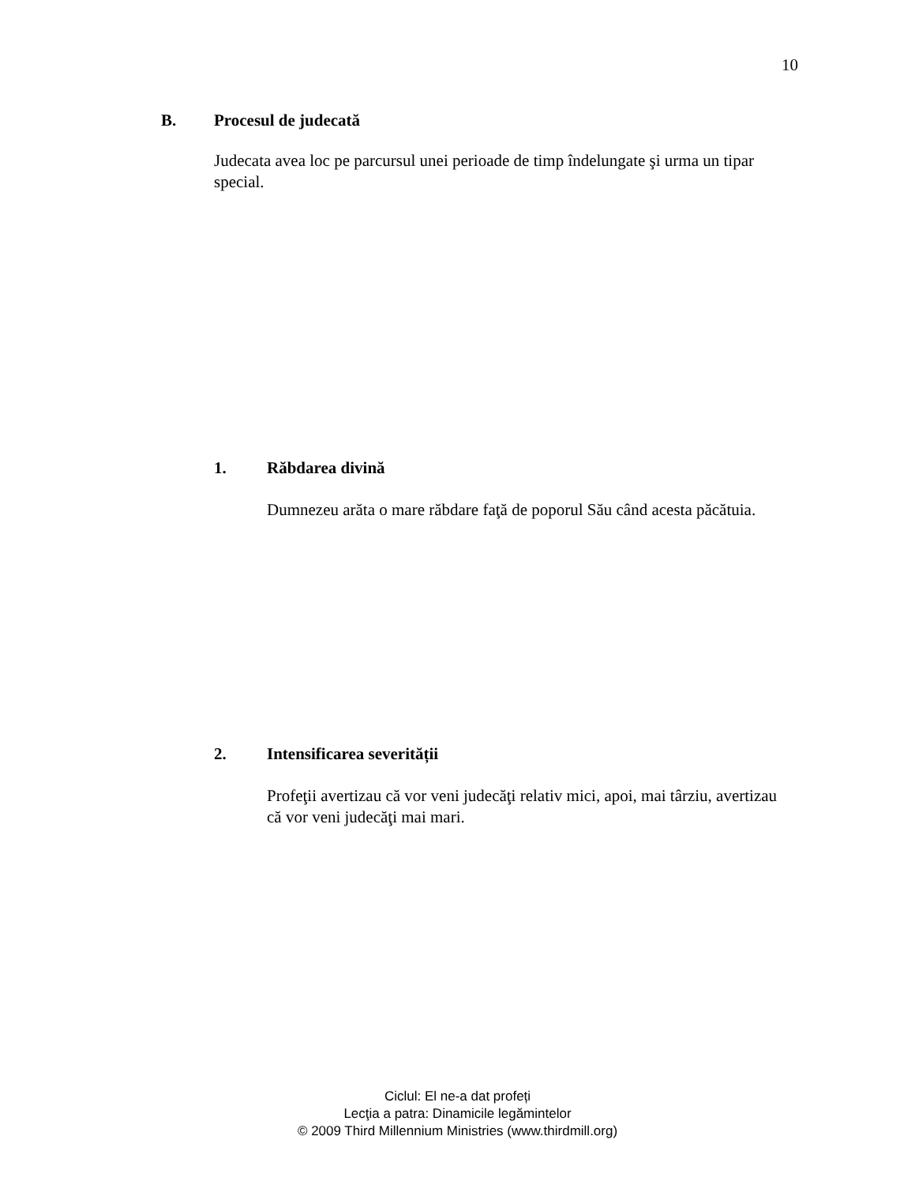10
B. Procesul de judecată
Judecata avea loc pe parcursul unei perioade de timp îndelungate şi urma un tipar special.
1. Răbdarea divină
Dumnezeu arăta o mare răbdare faţă de poporul Său când acesta păcătuia.
2. Intensificarea severității
Profeţii avertizau că vor veni judecăţi relativ mici, apoi, mai târziu, avertizau că vor veni judecăţi mai mari.
Ciclul: El ne-a dat profeți
Lecţia a patra: Dinamicile legămintelor
© 2009 Third Millennium Ministries (www.thirdmill.org)